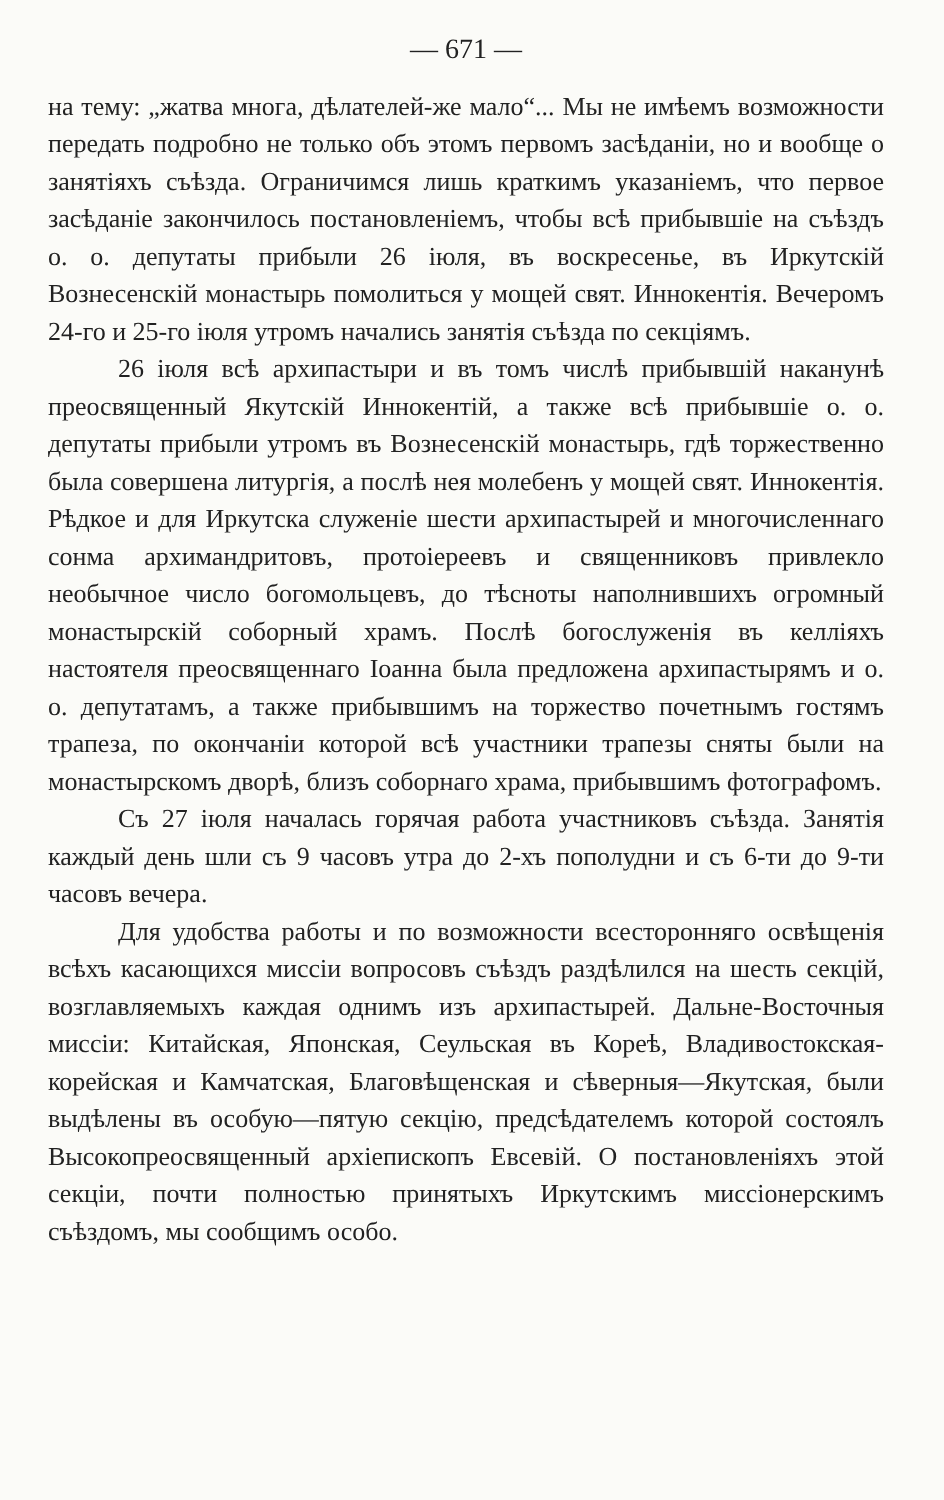— 671 —
на тему: „жатва многа, дѣлателей-же мало“... Мы не имѣемъ возможности передать подробно не только объ этомъ первомъ засѣданіи, но и вообще о занятіяхъ съѣзда. Ограничимся лишь краткимъ указаніемъ, что первое засѣданіе закончилось постановленіемъ, чтобы всѣ прибывшіе на съѣздъ о. о. депутаты прибыли 26 іюля, въ воскресенье, въ Иркутскій Вознесенскій монастырь помолиться у мощей свят. Иннокентія. Вечеромъ 24-го и 25-го іюля утромъ начались занятія съѣзда по секціямъ.
26 іюля всѣ архипастыри и въ томъ числѣ прибывшій наканунѣ преосвященный Якутскій Иннокентій, а также всѣ прибывшіе о. о. депутаты прибыли утромъ въ Вознесенскій монастырь, гдѣ торжественно была совершена литургія, а послѣ нея молебенъ у мощей свят. Иннокентія. Рѣдкое и для Иркутска служеніе шести архипастырей и многочисленнаго сонма архимандритовъ, протоіереевъ и священниковъ привлекло необычное число богомольцевъ, до тѣсноты наполнившихъ огромный монастырскій соборный храмъ. Послѣ богослуженія въ келліяхъ настоятеля преосвященнаго Іоанна была предложена архипастырямъ и о. о. депутатамъ, а также прибывшимъ на торжество почетнымъ гостямъ трапеза, по окончаніи которой всѣ участники трапезы сняты были на монастырскомъ дворѣ, близъ соборнаго храма, прибывшимъ фотографомъ.
Съ 27 іюля началась горячая работа участниковъ съѣзда. Занятія каждый день шли съ 9 часовъ утра до 2-хъ пополудни и съ 6-ти до 9-ти часовъ вечера.
Для удобства работы и по возможности всесторонняго освѣщенія всѣхъ касающихся миссіи вопросовъ съѣздъ раздѣлился на шесть секцій, возглавляемыхъ каждая однимъ изъ архипастырей. Дальне-Восточныя миссіи: Китайская, Японская, Сеульская въ Кореѣ, Владивостокская-корейская и Камчатская, Благовѣщенская и сѣверныя—Якутская, были выдѣлены въ особую—пятую секцію, предсѣдателемъ которой состоялъ Высокопреосвященный архіепископъ Евсевій. О постановленіяхъ этой секціи, почти полностью принятыхъ Иркутскимъ миссіонерскимъ съѣздомъ, мы сообщимъ особо.